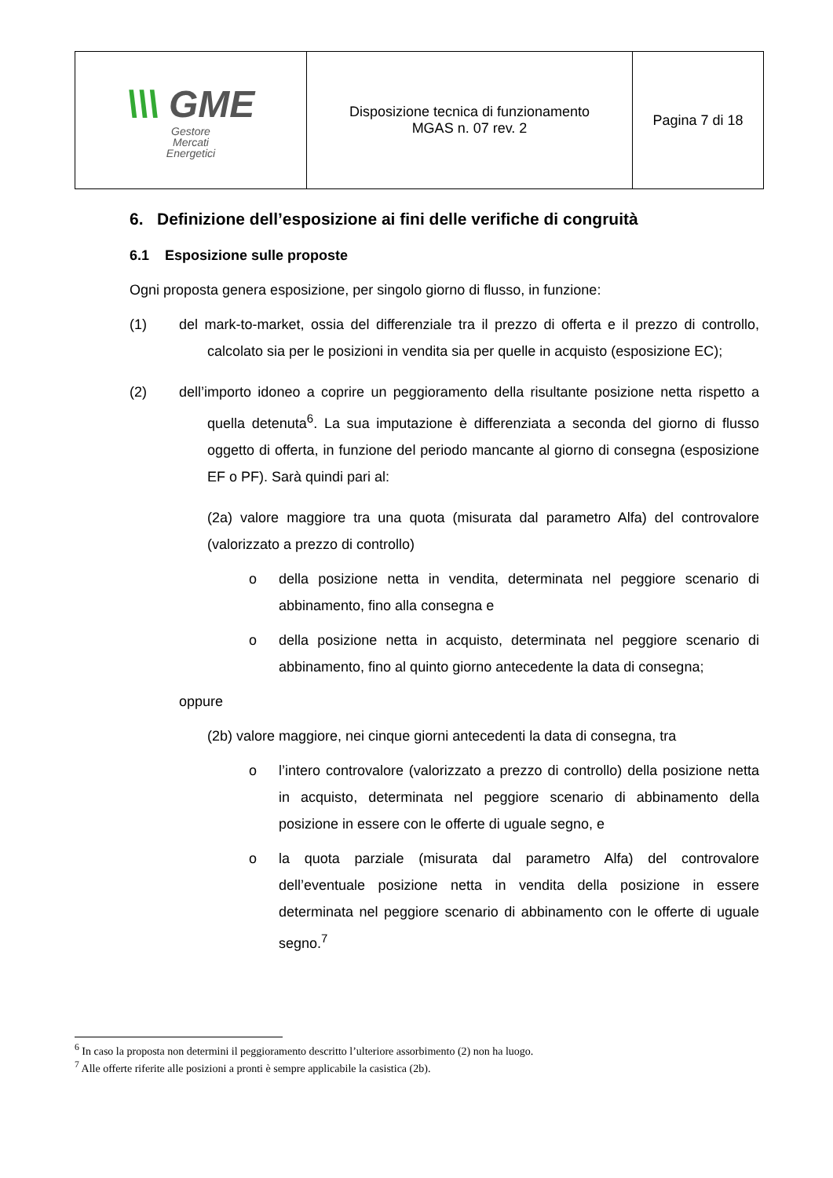| \\\ GME Gestore Mercati Energetici | Disposizione tecnica di funzionamento MGAS n. 07 rev. 2 | Pagina 7 di 18 |
6. Definizione dell’esposizione ai fini delle verifiche di congruità
6.1 Esposizione sulle proposte
Ogni proposta genera esposizione, per singolo giorno di flusso, in funzione:
(1) del mark-to-market, ossia del differenziale tra il prezzo di offerta e il prezzo di controllo, calcolato sia per le posizioni in vendita sia per quelle in acquisto (esposizione EC);
(2) dell’importo idoneo a coprire un peggioramento della risultante posizione netta rispetto a quella detenuta<sup>6</sup>. La sua imputazione è differenziata a seconda del giorno di flusso oggetto di offerta, in funzione del periodo mancante al giorno di consegna (esposizione EF o PF). Sarà quindi pari al:
(2a) valore maggiore tra una quota (misurata dal parametro Alfa) del controvalore (valorizzato a prezzo di controllo)
o della posizione netta in vendita, determinata nel peggiore scenario di abbinamento, fino alla consegna e
o della posizione netta in acquisto, determinata nel peggiore scenario di abbinamento, fino al quinto giorno antecedente la data di consegna;
oppure
(2b) valore maggiore, nei cinque giorni antecedenti la data di consegna, tra
o l’intero controvalore (valorizzato a prezzo di controllo) della posizione netta in acquisto, determinata nel peggiore scenario di abbinamento della posizione in essere con le offerte di uguale segno, e
o la quota parziale (misurata dal parametro Alfa) del controvalore dell’eventuale posizione netta in vendita della posizione in essere determinata nel peggiore scenario di abbinamento con le offerte di uguale segno.<sup>7</sup>
<sup>6</sup> In caso la proposta non determini il peggioramento descritto l’ulteriore assorbimento (2) non ha luogo.
<sup>7</sup> Alle offerte riferite alle posizioni a pronti è sempre applicabile la casistica (2b).